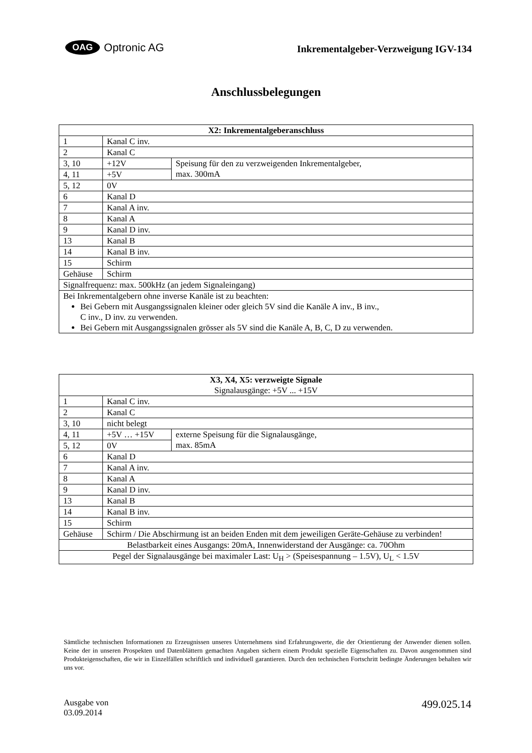OAG Optronic AG
Inkrementalgeber-Verzweigung IGV-134
Anschlussbelegungen
| X2: Inkrementalgeberanschluss | | |
| 1 | Kanal C inv. | |
| 2 | Kanal C | |
| 3, 10 | +12V | Speisung für den zu verzweigenden Inkrementalgeber, max. 300mA |
| 4, 11 | +5V | |
| 5, 12 | 0V | |
| 6 | Kanal D | |
| 7 | Kanal A inv. | |
| 8 | Kanal A | |
| 9 | Kanal D inv. | |
| 13 | Kanal B | |
| 14 | Kanal B inv. | |
| 15 | Schirm | |
| Gehäuse | Schirm | |
| Signalfrequenz: max. 500kHz (an jedem Signaleingang) | | |
| Bei Inkrementalgebern ohne inverse Kanäle ist zu beachten: Bei Gebern mit Ausgangssignalen kleiner oder gleich 5V sind die Kanäle A inv., B inv., C inv., D inv. zu verwenden. Bei Gebern mit Ausgangssignalen grösser als 5V sind die Kanäle A, B, C, D zu verwenden. | | |
| X3, X4, X5: verzweigte Signale Signalausgänge: +5V ... +15V | | |
| 1 | Kanal C inv. | |
| 2 | Kanal C | |
| 3, 10 | nicht belegt | |
| 4, 11 | +5V … +15V | externe Speisung für die Signalausgänge, max. 85mA |
| 5, 12 | 0V | |
| 6 | Kanal D | |
| 7 | Kanal A inv. | |
| 8 | Kanal A | |
| 9 | Kanal D inv. | |
| 13 | Kanal B | |
| 14 | Kanal B inv. | |
| 15 | Schirm | |
| Gehäuse | Schirm / Die Abschirmung ist an beiden Enden mit dem jeweiligen Geräte-Gehäuse zu verbinden! | |
| Belastbarkeit eines Ausgangs: 20mA, Innenwiderstand der Ausgänge: ca. 70Ohm | | |
| Pegel der Signalausgänge bei maximaler Last: U<sub>H</sub> > (Speisespannung – 1.5V), U<sub>L</sub> < 1.5V | | |
Sämtliche technischen Informationen zu Erzeugnissen unseres Unternehmens sind Erfahrungswerte, die der Orientierung der Anwender dienen sollen. Keine der in unseren Prospekten und Datenblättern gemachten Angaben sichern einem Produkt spezielle Eigenschaften zu. Davon ausgenommen sind Produkteigenschaften, die wir in Einzelfällen schriftlich und individuell garantieren. Durch den technischen Fortschritt bedingte Änderungen behalten wir uns vor.
Ausgabe von
03.09.2014
499.025.14